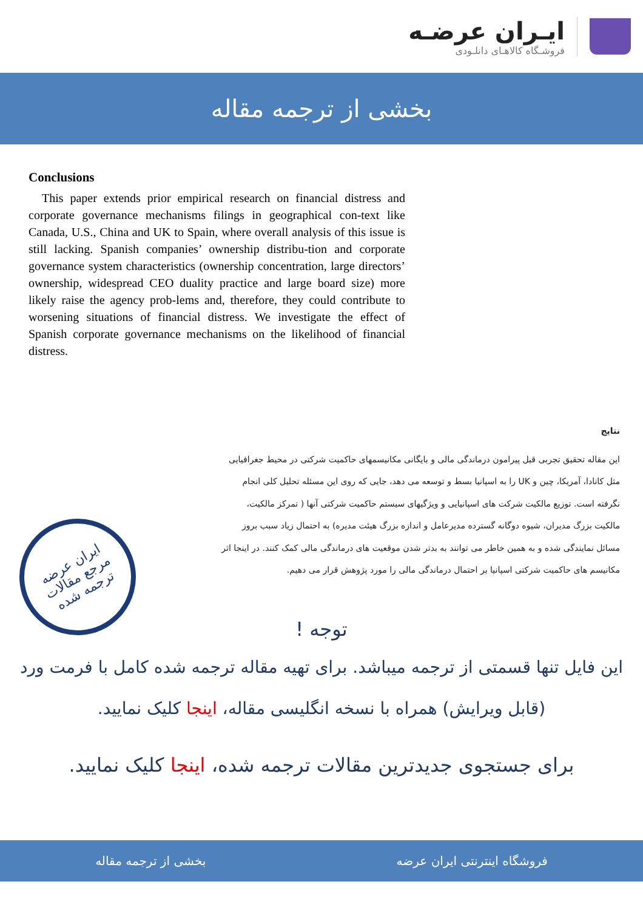ایـران عرضـه
فروشـگاه کالاهـای دانلـودی
بخشی از ترجمه مقاله
Conclusions
This paper extends prior empirical research on financial distress and corporate governance mechanisms filings in geographical con-text like Canada, U.S., China and UK to Spain, where overall analysis of this issue is still lacking. Spanish companies’ ownership distribu-tion and corporate governance system characteristics (ownership concentration, large directors’ ownership, widespread CEO duality practice and large board size) more likely raise the agency prob-lems and, therefore, they could contribute to worsening situations of financial distress. We investigate the effect of Spanish corporate governance mechanisms on the likelihood of financial distress.
نتایج
این مقاله تحقیق تجربی قبل پیرامون درماندگی مالی و بایگانی مکانیسمهای حاکمیت شرکتی در محیط جغرافیایی مثل کانادا، آمریکا، چین و UK را به اسپانیا بسط و توسعه می دهد، جایی که روی این مسئله تحلیل کلی انجام نگرفته است. توزیع مالکیت شرکت های اسپانیایی و ویژگیهای سیستم حاکمیت شرکتی آنها ( تمرکز مالکیت، مالکیت بزرگ مدیران، شیوه دوگانه گسترده مدیرعامل و اندازه بزرگ هیئت مدیره) به احتمال زیاد سبب بروز مسائل نمایندگی شده و به همین خاطر می توانند به بدتر شدن موقعیت های درماندگی مالی کمک کنند. در اینجا اثر مکانیسم های حاکمیت شرکتی اسپانیا بر احتمال درماندگی مالی را مورد پژوهش قرار می دهیم.
ایران عرضه
مرجع مقالات
ترجمه شده
توجه !
این فایل تنها قسمتی از ترجمه میباشد. برای تهیه مقاله ترجمه شده کامل با فرمت ورد (قابل ویرایش) همراه با نسخه انگلیسی مقاله، اینجا کلیک نمایید.
برای جستجوی جدیدترین مقالات ترجمه شده، اینجا کلیک نمایید.
فروشگاه اینترنتی ایران عرضه بخشی از ترجمه مقاله